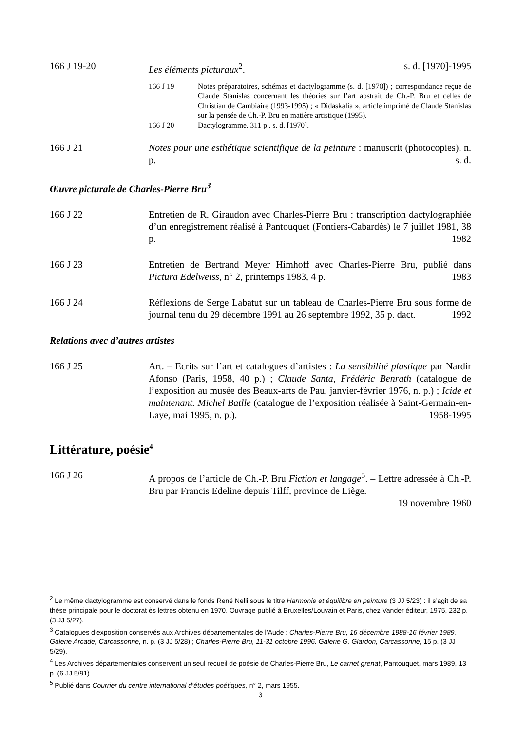166 J 19-20 Les éléments picturaux<sup>2</sup>. s. d. [1970]-1995
166 J 19 Notes préparatoires, schémas et dactylogramme (s. d. [1970]) ; correspondance reçue de Claude Stanislas concernant les théories sur l’art abstrait de Ch.-P. Bru et celles de Christian de Cambiaire (1993-1995) ; « Didaskalia », article imprimé de Claude Stanislas sur la pensée de Ch.-P. Bru en matière artistique (1995).
166 J 20 Dactylogramme, 311 p., s. d. [1970].
166 J 21 Notes pour une esthétique scientifique de la peinture : manuscrit (photocopies), n. p. s. d.
Œuvre picturale de Charles-Pierre Bru<sup>3</sup>
166 J 22 Entretien de R. Giraudon avec Charles-Pierre Bru : transcription dactylographiée d’un enregistrement réalisé à Pantouquet (Fontiers-Cabardès) le 7 juillet 1981, 38 p. 1982
166 J 23 Entretien de Bertrand Meyer Himhoff avec Charles-Pierre Bru, publié dans Pictura Edelweiss, n° 2, printemps 1983, 4 p. 1983
166 J 24 Réflexions de Serge Labatut sur un tableau de Charles-Pierre Bru sous forme de journal tenu du 29 décembre 1991 au 26 septembre 1992, 35 p. dact. 1992
Relations avec d’autres artistes
166 J 25 Art. – Ecrits sur l’art et catalogues d’artistes : La sensibilité plastique par Nardir Afonso (Paris, 1958, 40 p.) ; Claude Santa, Frédéric Benrath (catalogue de l’exposition au musée des Beaux-arts de Pau, janvier-février 1976, n. p.) ; Icide et maintenant. Michel Batlle (catalogue de l’exposition réalisée à Saint-Germain-en-Laye, mai 1995, n. p.). 1958-1995
Littérature, poésie<sup>4</sup>
166 J 26 A propos de l’article de Ch.-P. Bru Fiction et langage<sup>5</sup>. – Lettre adressée à Ch.-P. Bru par Francis Edeline depuis Tilff, province de Liège.
19 novembre 1960
<sup>2</sup> Le même dactylogramme est conservé dans le fonds René Nelli sous le titre Harmonie et équilibre en peinture (3 JJ 5/23) : il s’agit de sa thèse principale pour le doctorat ès lettres obtenu en 1970. Ouvrage publié à Bruxelles/Louvain et Paris, chez Vander éditeur, 1975, 232 p. (3 JJ 5/27).
<sup>3</sup> Catalogues d’exposition conservés aux Archives départementales de l’Aude : Charles-Pierre Bru, 16 décembre 1988-16 février 1989. Galerie Arcade, Carcassonne, n. p. (3 JJ 5/28) ; Charles-Pierre Bru, 11-31 octobre 1996. Galerie G. Glardon, Carcassonne, 15 p. (3 JJ 5/29).
<sup>4</sup> Les Archives départementales conservent un seul recueil de poésie de Charles-Pierre Bru, Le carnet grenat, Pantouquet, mars 1989, 13 p. (6 JJ 5/91).
<sup>5</sup> Publié dans Courrier du centre international d’études poétiques, n° 2, mars 1955.
3